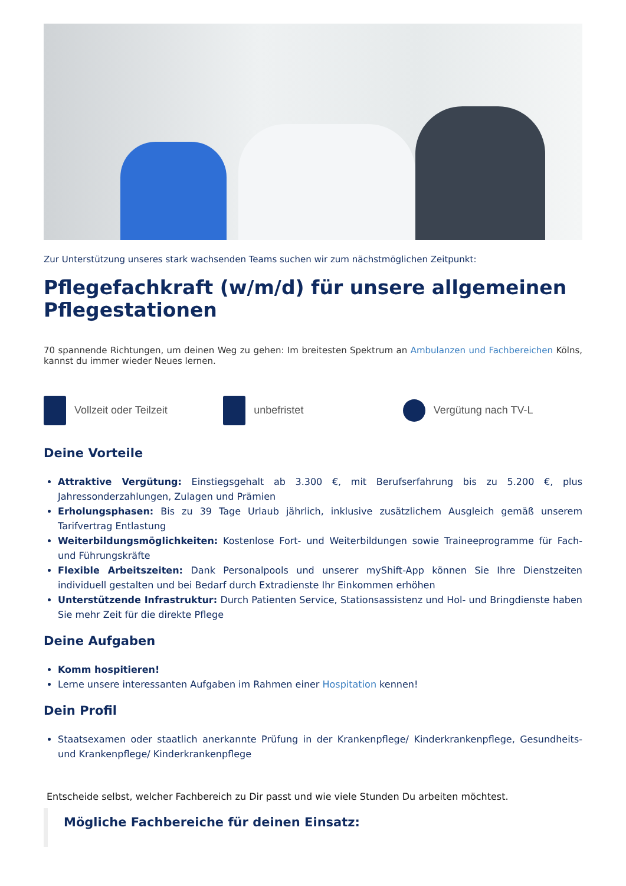Zur Unterstützung unseres stark wachsenden Teams suchen wir zum nächstmöglichen Zeitpunkt:
Pflegefachkraft (w/m/d) für unsere allgemeinen Pflegestationen
70 spannende Richtungen, um deinen Weg zu gehen: Im breitesten Spektrum an Ambulanzen und Fachbereichen Kölns, kannst du immer wieder Neues lernen.
Vollzeit oder Teilzeit unbefristet Vergütung nach TV-L
Deine Vorteile
Attraktive Vergütung: Einstiegsgehalt ab 3.300 €, mit Berufserfahrung bis zu 5.200 €, plus Jahressonderzahlungen, Zulagen und Prämien
Erholungsphasen: Bis zu 39 Tage Urlaub jährlich, inklusive zusätzlichem Ausgleich gemäß unserem Tarifvertrag Entlastung
Weiterbildungsmöglichkeiten: Kostenlose Fort- und Weiterbildungen sowie Traineeprogramme für Fach- und Führungskräfte
Flexible Arbeitszeiten: Dank Personalpools und unserer myShift-App können Sie Ihre Dienstzeiten individuell gestalten und bei Bedarf durch Extradienste Ihr Einkommen erhöhen
Unterstützende Infrastruktur: Durch Patienten Service, Stationsassistenz und Hol- und Bringdienste haben Sie mehr Zeit für die direkte Pflege
Deine Aufgaben
Komm hospitieren!
Lerne unsere interessanten Aufgaben im Rahmen einer Hospitation kennen!
Dein Profil
Staatsexamen oder staatlich anerkannte Prüfung in der Krankenpflege/ Kinderkrankenpflege, Gesundheits- und Krankenpflege/ Kinderkrankenpflege
Entscheide selbst, welcher Fachbereich zu Dir passt und wie viele Stunden Du arbeiten möchtest.
Mögliche Fachbereiche für deinen Einsatz: